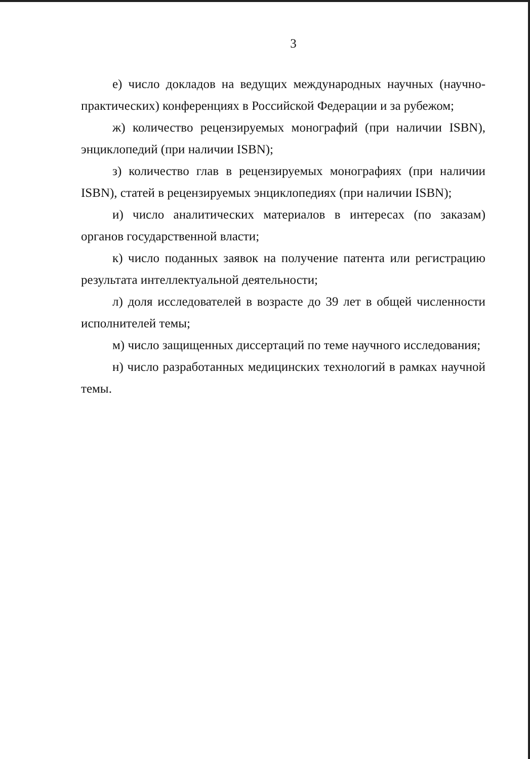3
е) число докладов на ведущих международных научных (научно-практических) конференциях в Российской Федерации и за рубежом;
ж) количество рецензируемых монографий (при наличии ISBN), энциклопедий (при наличии ISBN);
з) количество глав в рецензируемых монографиях (при наличии ISBN), статей в рецензируемых энциклопедиях (при наличии ISBN);
и) число аналитических материалов в интересах (по заказам) органов государственной власти;
к) число поданных заявок на получение патента или регистрацию результата интеллектуальной деятельности;
л) доля исследователей в возрасте до 39 лет в общей численности исполнителей темы;
м) число защищенных диссертаций по теме научного исследования;
н) число разработанных медицинских технологий в рамках научной темы.